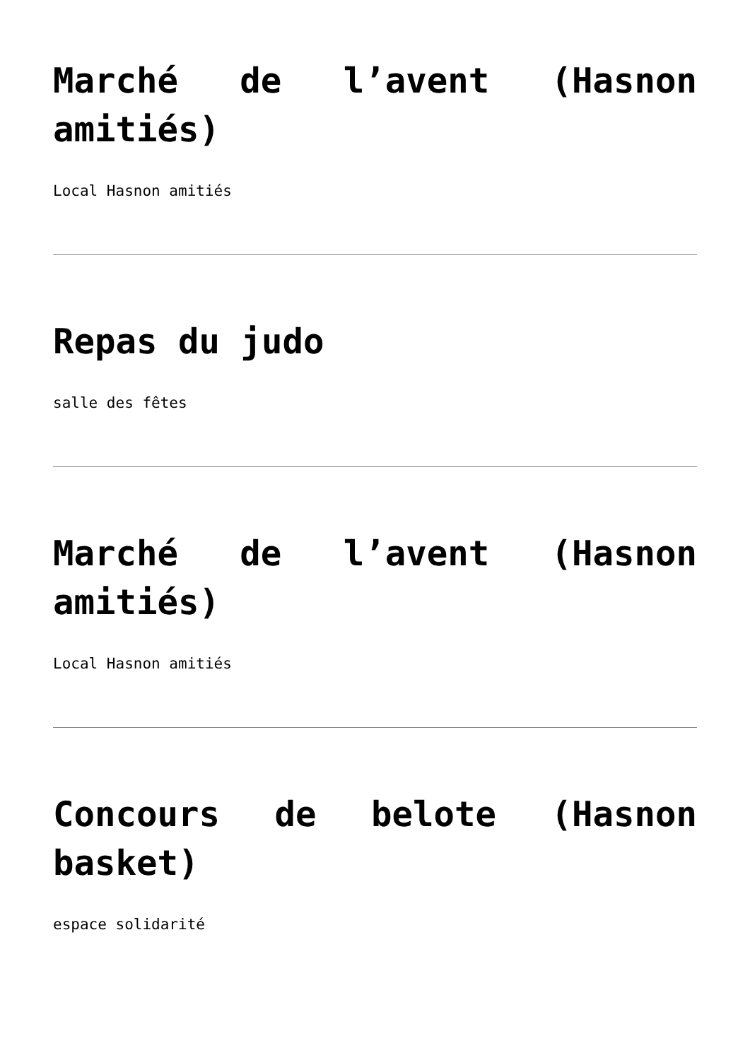Marché de l’avent (Hasnon amitiés)
Local Hasnon amitiés
Repas du judo
salle des fêtes
Marché de l’avent (Hasnon amitiés)
Local Hasnon amitiés
Concours de belote (Hasnon basket)
espace solidarité